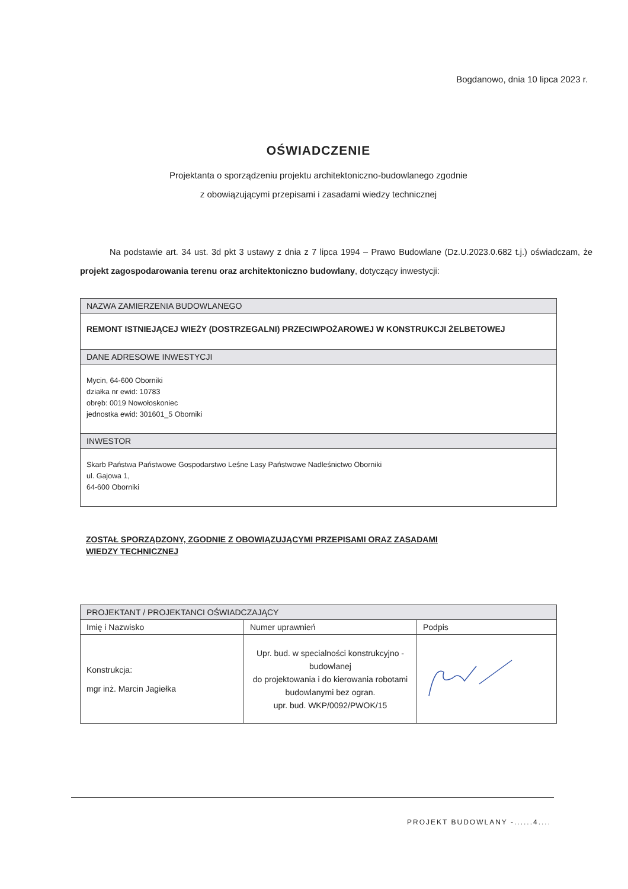Bogdanowo, dnia 10 lipca 2023 r.
OŚWIADCZENIE
Projektanta o sporządzeniu projektu architektoniczno-budowlanego zgodnie
z obowiązującymi przepisami i zasadami wiedzy technicznej
Na podstawie art. 34 ust. 3d pkt 3 ustawy z dnia z 7 lipca 1994 – Prawo Budowlane (Dz.U.2023.0.682 t.j.) oświadczam, że projekt zagospodarowania terenu oraz architektoniczno budowlany, dotyczący inwestycji:
| NAZWA ZAMIERZENIA BUDOWLANEGO |
| --- |
| REMONT ISTNIEJĄCEJ WIEŻY (DOSTRZEGALNI) PRZECIWPOŻAROWEJ W KONSTRUKCJI ŻELBETOWEJ |
| DANE ADRESOWE INWESTYCJI |
| Mycin, 64-600 Oborniki działka nr ewid: 10783 obręb: 0019 Nowołoskoniec jednostka ewid: 301601_5 Oborniki |
| INWESTOR |
| Skarb Państwa Państwowe Gospodarstwo Leśne Lasy Państwowe Nadleśnictwo Oborniki ul. Gajowa 1, 64-600 Oborniki |
ZOSTAŁ SPORZĄDZONY, ZGODNIE Z OBOWIĄZUJĄCYMI PRZEPISAMI ORAZ ZASADAMI
WIEDZY TECHNICZNEJ
| PROJEKTANT / PROJEKTANCI OŚWIADCZAJĄCY | | |
| --- | --- | --- |
| Imię i Nazwisko | Numer uprawnień | Podpis |
| Konstrukcja: mgr inż. Marcin Jagiełka | Upr. bud. w specialności konstrukcyjno - budowlanej do projektowania i do kierowania robotami budowlanymi bez ogran. upr. bud. WKP/0092/PWOK/15 | |
PROJEKT BUDOWLANY -......4....